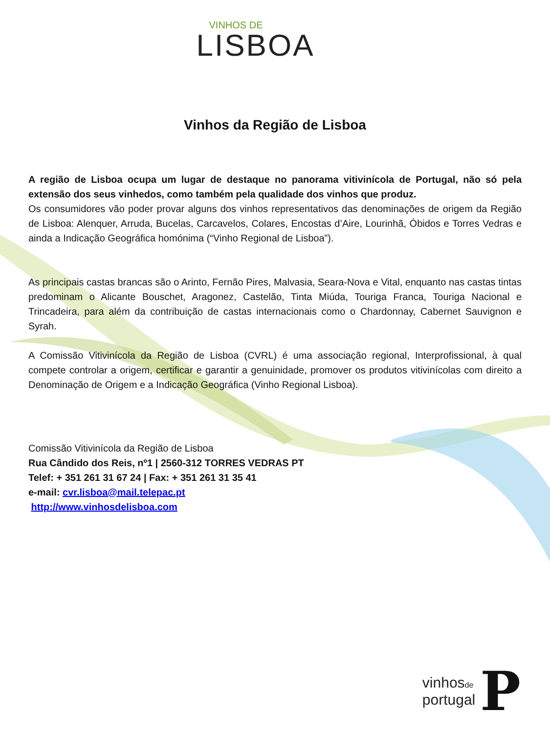VINHOS DE
LISBOA
Vinhos da Região de Lisboa
A região de Lisboa ocupa um lugar de destaque no panorama vitivinícola de Portugal, não só pela extensão dos seus vinhedos, como também pela qualidade dos vinhos que produz.
Os consumidores vão poder provar alguns dos vinhos representativos das denominações de origem da Região de Lisboa: Alenquer, Arruda, Bucelas, Carcavelos, Colares, Encostas d’Aire, Lourinhã, Óbidos e Torres Vedras e ainda a Indicação Geográfica homónima (“Vinho Regional de Lisboa”).
As principais castas brancas são o Arinto, Fernão Pires, Malvasia, Seara-Nova e Vital, enquanto nas castas tintas predominam o Alicante Bouschet, Aragonez, Castelão, Tinta Miúda, Touriga Franca, Touriga Nacional e Trincadeira, para além da contribuição de castas internacionais como o Chardonnay, Cabernet Sauvignon e Syrah.
A Comissão Vitivinícola da Região de Lisboa (CVRL) é uma associação regional, Interprofissional, à qual compete controlar a origem, certificar e garantir a genuinidade, promover os produtos vitivinícolas com direito a Denominação de Origem e a Indicação Geográfica (Vinho Regional Lisboa).
Comissão Vitivinícola da Região de Lisboa
Rua Cândido dos Reis, nº1 | 2560-312 TORRES VEDRAS PT
Telef: + 351 261 31 67 24 | Fax: + 351 261 31 35 41
e-mail: cvr.lisboa@mail.telepac.pt
http://www.vinhosdelisboa.com
vinhosde
portugal
P